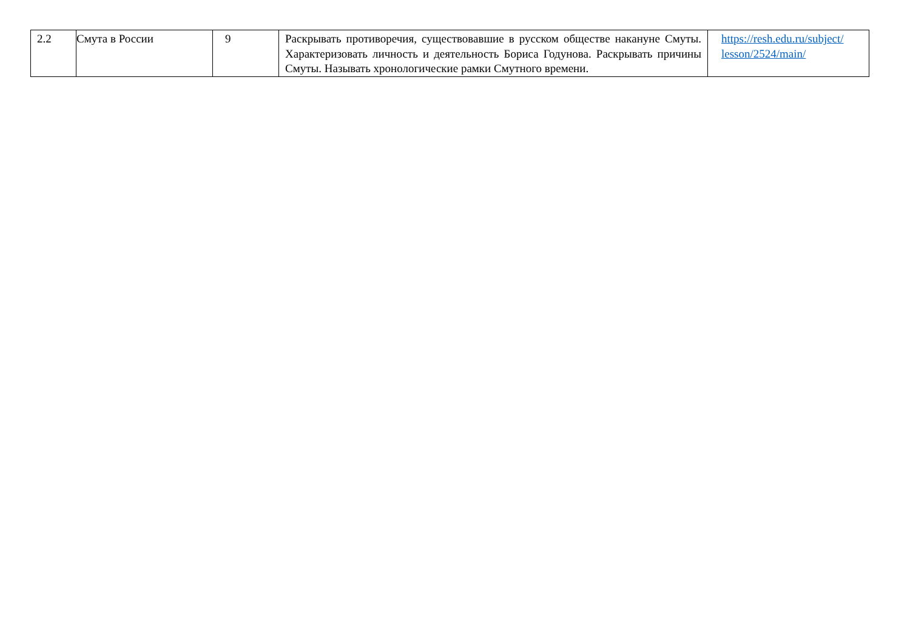| 2.2 | Смута в России | 9 | Раскрывать противоречия, существовавшие в русском обществе накануне Смуты. Характеризовать личность и деятельность Бориса Годунова. Раскрывать причины Смуты. Называть хронологические рамки Смутного времени. | https://resh.edu.ru/subject/ lesson/2524/main/ |